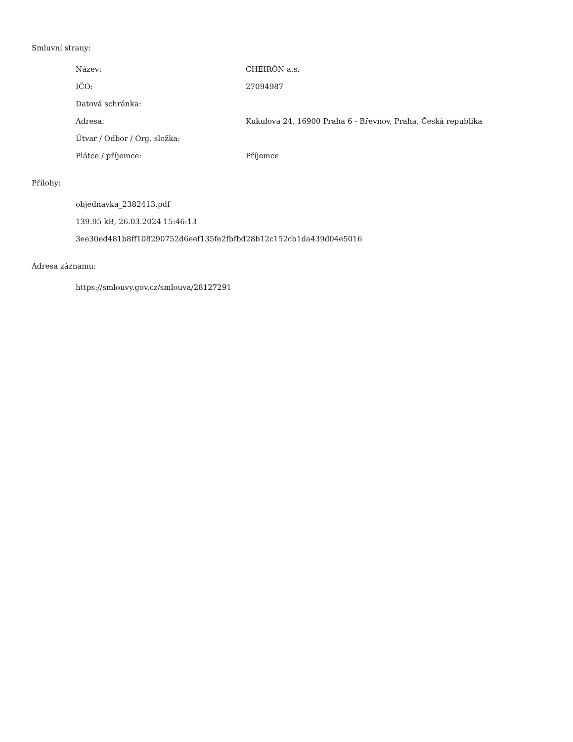Smluvní strany:
| Název: | CHEIRÓN a.s. |
| IČO: | 27094987 |
| Datová schránka: | |
| Adresa: | Kukulova 24, 16900 Praha 6 - Břevnov, Praha, Česká republika |
| Útvar / Odbor / Org. složka: | |
| Plátce / příjemce: | Příjemce |
Přílohy:
objednavka_2382413.pdf
139.95 kB, 26.03.2024 15:46:13
3ee30ed481b8ff108290752d6eef135fe2fbfbd28b12c152cb1da439d04e5016
Adresa záznamu:
https://smlouvy.gov.cz/smlouva/28127291